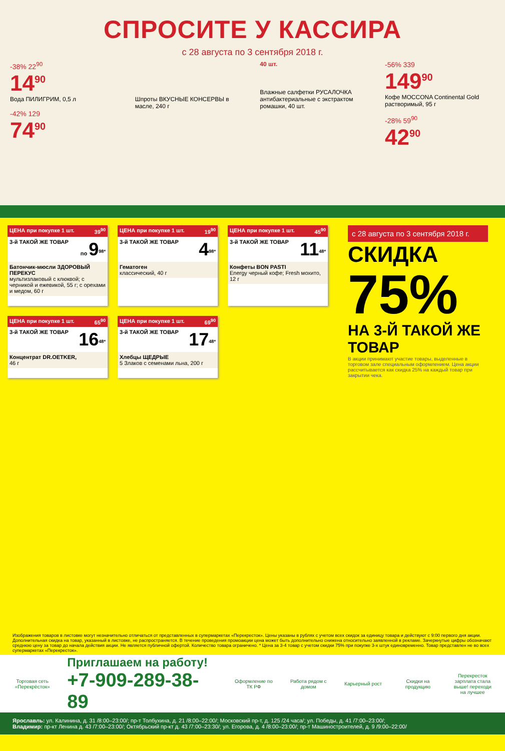СПРОСИТЕ У КАССИРА
с 28 августа по 3 сентября 2018 г.
-38% 22<sup>90</sup>
14<sup>90</sup>
Вода ПИЛИГРИМ, 0,5 л
-42% 129
74<sup>90</sup>
Шпроты ВКУСНЫЕ КОНСЕРВЫ в масле, 240 г
40 шт.
Влажные салфетки РУСАЛОЧКА антибактериальные с экстрактом ромашки, 40 шт.
-56% 339
149<sup>90</sup>
Кофе MOCCONA Continental Gold растворимый, 95 г
-28% 59<sup>90</sup>
42<sup>90</sup>
ЦЕНА при покупке 1 шт. 39<sup>90</sup>
3-й ТАКОЙ ЖЕ ТОВАР по 9<sup>98*</sup>
Батончик-мюсли ЗДОРОВЫЙ ПЕРЕКУС
мультизлаковый с клюквой; с черникой и ежевикой, 55 г; с орехами и медом, 60 г
ЦЕНА при покупке 1 шт. 19<sup>90</sup>
3-й ТАКОЙ ЖЕ ТОВАР 4<sup>98*</sup>
Гематоген
классический, 40 г
ЦЕНА при покупке 1 шт. 45<sup>90</sup>
3-й ТАКОЙ ЖЕ ТОВАР 11<sup>48*</sup>
Конфеты BON PASTI
Energy черный кофе; Fresh мохито, 12 г
ЦЕНА при покупке 1 шт. 65<sup>90</sup>
3-й ТАКОЙ ЖЕ ТОВАР 16<sup>48*</sup>
Концентрат DR.OETKER,
46 г
ЦЕНА при покупке 1 шт. 69<sup>90</sup>
3-й ТАКОЙ ЖЕ ТОВАР 17<sup>48*</sup>
Хлебцы ЩЕДРЫЕ
5 Злаков с семенами льна, 200 г
с 28 августа по 3 сентября 2018 г.
СКИДКА
75%
НА 3-Й ТАКОЙ ЖЕ ТОВАР
В акции принимают участие товары, выделенные в торговом зале специальным оформлением. Цена акции рассчитывается как скидка 25% на каждый товар при закрытии чека.
Изображения товаров в листовке могут незначительно отличаться от представленных в супермаркетах «Перекресток». Цены указаны в рублях с учетом всех скидок за единицу товара и действуют с 9:00 первого дня акции. Дополнительная скидка на товар, указанный в листовке, не распространяется. В течение проведения промоакции цена может быть дополнительно снижена относительно заявленной в рекламе. Зачеркнутые цифры обозначают среднюю цену за товар до начала действия акции. Не является публичной офертой. Количество товара ограничено. * Цена за 3-4 товар с учетом скидки 75% при покупке 3-х штук единовременно. Товар представлен не во всех супермаркетах «Перекресток».
Торговая сеть «Перекрёсток»
Приглашаем на работу!
+7-909-289-38-89
Оформление по ТК РФ
Работа рядом с домом
Карьерный рост
Скидки на продукцию
Перекресток зарплата стала выше! переходи на лучшее
Ярославль: ул. Калинина, д. 31 /8:00–23:00/; пр-т Толбухина, д. 21 /8:00–22:00/; Московский пр-т, д. 125 /24 часа/; ул. Победы, д. 41 /7:00–23:00/;
Владимир: пр-кт Ленина д. 43 /7:00–23:00/; Октябрьский пр-кт д. 43 /7:00–23:30/; ул. Егорова, д. 4 /8:00–23:00/; пр-т Машиностроителей, д. 9 /9:00–22:00/